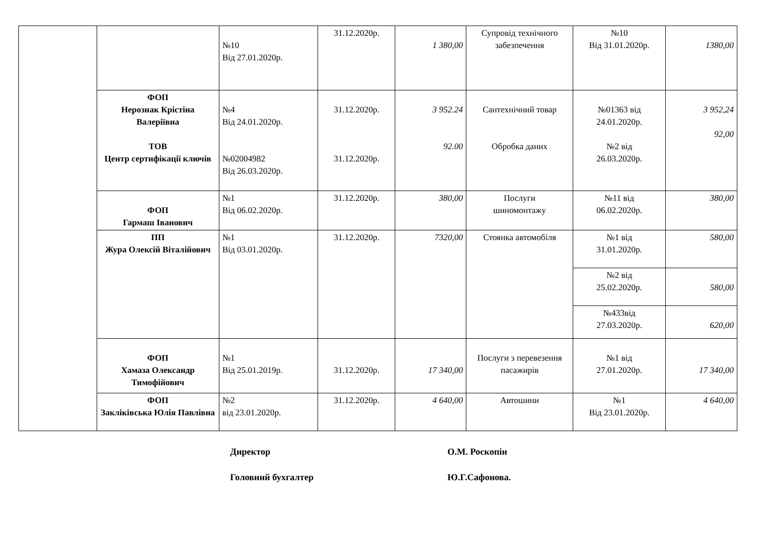| | | №10 Від 27.01.2020р. | 31.12.2020р. | 1 380,00 | Супровід технічного забезпечення | №10 Від 31.01.2020р. | 1380,00 |
| | ФОП Нерознак Крістіна Валеріївна ТОВ Центр сертифікації ключів | №4 Від 24.01.2020р. №02004982 Від 26.03.2020р. | 31.12.2020р. 31.12.2020р. | 3 952.24 92.00 | Сантехнічний товар Обробка даних | №01363 від 24.01.2020р. №2 від 26.03.2020р. | 3 952,24 92,00 |
| | ФОП Гармаш Іванович | №1 Від 06.02.2020р. | 31.12.2020р. | 380,00 | Послуги шиномонтажу | №11 від 06.02.2020р. | 380,00 |
| | ПП Жура Олексій Віталійович | №1 Від 03.01.2020р. | 31.12.2020р. | 7320,00 | Стоянка автомобіля | №1 від 31.01.2020р. | 580,00 |
| | | | | | | №2 від 25.02.2020р. | 580,00 |
| | | | | | | №433від 27.03.2020р. | 620,00 |
| | ФОП Хамаза Олександр Тимофійович | №1 Від 25.01.2019р. | 31.12.2020р. | 17 340,00 | Послуги з перевезення пасажирів | №1 від 27.01.2020р. | 17 340,00 |
| | ФОП Закліківська Юлія Павлівна | №2 від 23.01.2020р. | 31.12.2020р. | 4 640,00 | Автошини | №1 Від 23.01.2020р. | 4 640,00 |
Директор О.М. Роскопін
Головний бухгалтер Ю.Г.Сафонова.